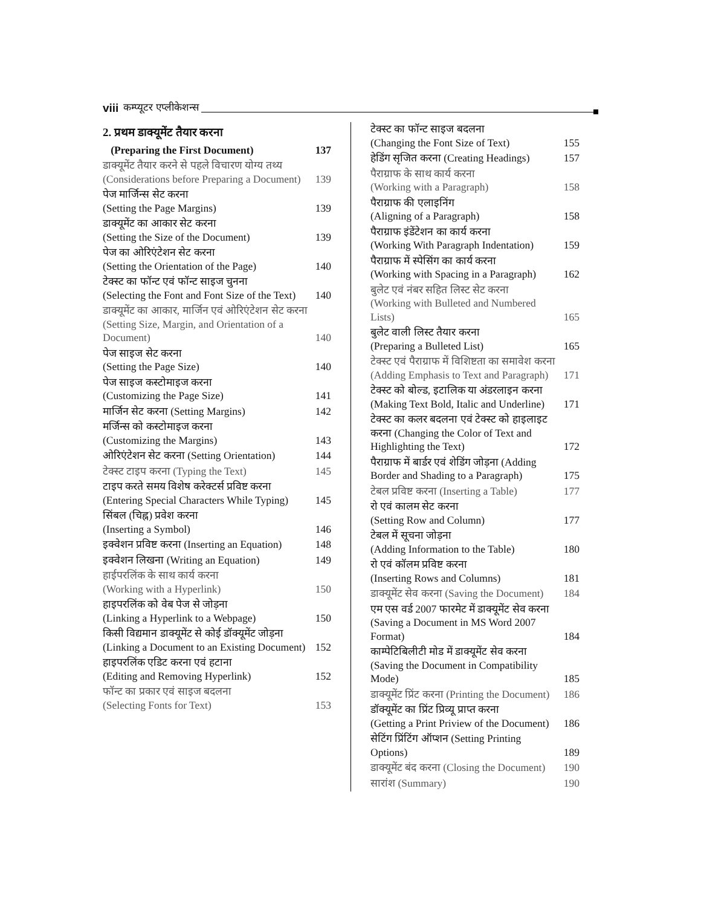viii कम्प्यूटर एप्लीकेशन्स
2. प्रथम डाक्यूमेंट तैयार करना
(Preparing the First Document) 137
डाक्यूमेंट तैयार करने से पहले विचारण योग्य तथ्य (Considerations before Preparing a Document) 139
पेज मार्जिन्स सेट करना
(Setting the Page Margins) 139
डाक्यूमेंट का आकार सेट करना
(Setting the Size of the Document) 139
पेज का ओरिएंटेशन सेट करना
(Setting the Orientation of the Page) 140
टेक्स्ट का फॉन्ट एवं फॉन्ट साइज चुनना
(Selecting the Font and Font Size of the Text) 140
डाक्यूमेंट का आकार, मार्जिन एवं ओरिएंटेशन सेट करना (Setting Size, Margin, and Orientation of a Document) 140
पेज साइज सेट करना
(Setting the Page Size) 140
पेज साइज कस्टोमाइज करना
(Customizing the Page Size) 141
मार्जिन सेट करना (Setting Margins) 142
मर्जिन्स को कस्टोमाइज करना
(Customizing the Margins) 143
ओरिएंटेशन सेट करना (Setting Orientation) 144
टेक्स्ट टाइप करना (Typing the Text) 145
टाइप करते समय विशेष करेक्टर्स प्रविष्ट करना (Entering Special Characters While Typing) 145
सिंबल (चिह्न) प्रवेश करना
(Inserting a Symbol) 146
इक्वेशन प्रविष्ट करना (Inserting an Equation) 148
इक्वेशन लिखना (Writing an Equation) 149
हाईपरलिंक के साथ कार्य करना
(Working with a Hyperlink) 150
हाइपरलिंक को वेब पेज से जोड़ना
(Linking a Hyperlink to a Webpage) 150
किसी विद्यमान डाक्यूमेंट से कोई डॉक्यूमेंट जोड़ना (Linking a Document to an Existing Document) 152
हाइपरलिंक एडिट करना एवं हटाना
(Editing and Removing Hyperlink) 152
फॉन्ट का प्रकार एवं साइज बदलना
(Selecting Fonts for Text) 153
टेक्स्ट का फॉन्ट साइज बदलना
(Changing the Font Size of Text) 155
हेडिंग सृजित करना (Creating Headings) 157
पैराग्राफ के साथ कार्य करना
(Working with a Paragraph) 158
पैराग्राफ की एलाइनिंग
(Aligning of a Paragraph) 158
पैराग्राफ इंडेंटेशन का कार्य करना
(Working With Paragraph Indentation) 159
पैराग्राफ में स्पेसिंग का कार्य करना
(Working with Spacing in a Paragraph) 162
बुलेट एवं नंबर सहित लिस्ट सेट करना
(Working with Bulleted and Numbered Lists) 165
बुलेट वाली लिस्ट तैयार करना
(Preparing a Bulleted List) 165
टेक्स्ट एवं पैराग्राफ में विशिष्टता का समावेश करना (Adding Emphasis to Text and Paragraph) 171
टेक्स्ट को बोल्ड, इटालिक या अंडरलाइन करना
(Making Text Bold, Italic and Underline) 171
टेक्स्ट का कलर बदलना एवं टेक्स्ट को हाइलाइट करना (Changing the Color of Text and Highlighting the Text) 172
पैराग्राफ में बार्डर एवं शेडिंग जोड़ना (Adding Border and Shading to a Paragraph) 175
टेबल प्रविष्ट करना (Inserting a Table) 177
रो एवं कालम सेट करना
(Setting Row and Column) 177
टेबल में सूचना जोड़ना
(Adding Information to the Table) 180
रो एवं कॉलम प्रविष्ट करना
(Inserting Rows and Columns) 181
डाक्यूमेंट सेव करना (Saving the Document) 184
एम एस वर्ड 2007 फारमेट में डाक्यूमेंट सेव करना (Saving a Document in MS Word 2007 Format) 184
काम्पेटिबिलीटी मोड में डाक्यूमेंट सेव करना (Saving the Document in Compatibility Mode) 185
डाक्यूमेंट प्रिंट करना (Printing the Document) 186
डॉक्यूमेंट का प्रिंट प्रिव्यू प्राप्त करना
(Getting a Print Priview of the Document) 186
सेटिंग प्रिंटिंग ऑप्शन (Setting Printing Options) 189
डाक्यूमेंट बंद करना (Closing the Document) 190
सारांश (Summary) 190